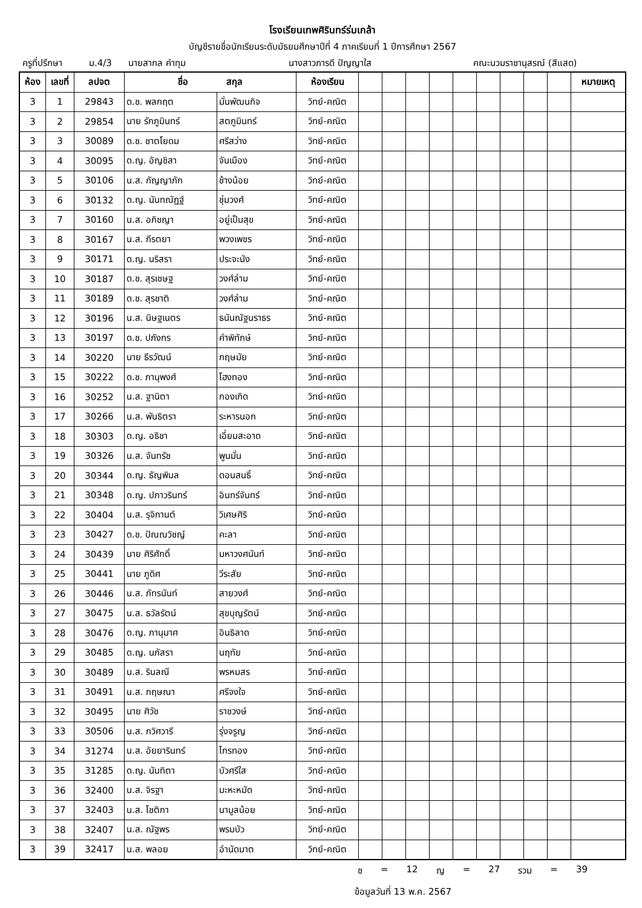โรงเรียนเทพศิรินทร์ร่มเกล้า
บัญชีรายชื่อนักเรียนระดับมัธยมศึกษาปีที่ 4 ภาคเรียนที่ 1 ปีการศึกษา 2567
ครูที่ปรึกษา ม.4/3 นายสากล คำทุม นางสาวภารดี ปัญญาใส คณะนวมราชานุสรณ์ (สีแสด)
| ห้อง | เลขที่ | ลปจต | ชื่อ สกุล | | ห้องเรียน | | | | | | | | | | หมายเหตุ |
| --- | --- | --- | --- | --- | --- | --- | --- | --- | --- | --- | --- | --- | --- | --- | --- |
| 3 | 1 | 29843 | ด.ช. พลกฤต | มั่นพัฒนกิจ | วิทย์-คณิต | | | | | | | | | | |
| 3 | 2 | 29854 | นาย รักภูมินทร์ | สตภูมินทร์ | วิทย์-คณิต | | | | | | | | | | |
| 3 | 3 | 30089 | ด.ช. ชาตโยดม | ศรีสว่าง | วิทย์-คณิต | | | | | | | | | | |
| 3 | 4 | 30095 | ด.ญ. อัญชิสา | จันเมือง | วิทย์-คณิต | | | | | | | | | | |
| 3 | 5 | 30106 | น.ส. กัญญาภัก | ช้างน้อย | วิทย์-คณิต | | | | | | | | | | |
| 3 | 6 | 30132 | ด.ญ. นันทณัฏฐ์ | ชุ่มวงศ์ | วิทย์-คณิต | | | | | | | | | | |
| 3 | 7 | 30160 | น.ส. อภิชญา | อยู่เป็นสุข | วิทย์-คณิต | | | | | | | | | | |
| 3 | 8 | 30167 | น.ส. กีรตยา | พวงเพชร | วิทย์-คณิต | | | | | | | | | | |
| 3 | 9 | 30171 | ด.ญ. นริสรา | ประจะนัง | วิทย์-คณิต | | | | | | | | | | |
| 3 | 10 | 30187 | ด.ช. สุรเชษฐ | วงศ์ล่าม | วิทย์-คณิต | | | | | | | | | | |
| 3 | 11 | 30189 | ด.ช. สุรชาติ | วงศ์ล่าม | วิทย์-คณิต | | | | | | | | | | |
| 3 | 12 | 30196 | น.ส. นิษฐเนตร | ธนันณัฐนราธร | วิทย์-คณิต | | | | | | | | | | |
| 3 | 13 | 30197 | ด.ช. ปภังกร | คำพิทักษ์ | วิทย์-คณิต | | | | | | | | | | |
| 3 | 14 | 30220 | นาย ธีรวัฒน์ | กฤษมัย | วิทย์-คณิต | | | | | | | | | | |
| 3 | 15 | 30222 | ด.ช. ภานุพงศ์ | โฮงทอง | วิทย์-คณิต | | | | | | | | | | |
| 3 | 16 | 30252 | น.ส. ฐานิตา | กองเกิด | วิทย์-คณิต | | | | | | | | | | |
| 3 | 17 | 30266 | น.ส. พันธิตรา | ระหารนอก | วิทย์-คณิต | | | | | | | | | | |
| 3 | 18 | 30303 | ด.ญ. อธิชา | เอี่ยมสะอาด | วิทย์-คณิต | | | | | | | | | | |
| 3 | 19 | 30326 | น.ส. จันทรัช | พูนมั่น | วิทย์-คณิต | | | | | | | | | | |
| 3 | 20 | 30344 | ด.ญ. ธัญพิมล | ดอนสนธิ์ | วิทย์-คณิต | | | | | | | | | | |
| 3 | 21 | 30348 | ด.ญ. ปภาวรินทร์ | อินทร์จันทร์ | วิทย์-คณิต | | | | | | | | | | |
| 3 | 22 | 30404 | น.ส. รุจิกานต์ | วิเศษศิริ | วิทย์-คณิต | | | | | | | | | | |
| 3 | 23 | 30427 | ด.ช. ปัณณวิชญ์ | คะลา | วิทย์-คณิต | | | | | | | | | | |
| 3 | 24 | 30439 | นาย ศิริศักดิ์ | มหาวงศนันท์ | วิทย์-คณิต | | | | | | | | | | |
| 3 | 25 | 30441 | นาย ภูดิศ | วีระสัย | วิทย์-คณิต | | | | | | | | | | |
| 3 | 26 | 30446 | น.ส. ภัทรนันท์ | สายวงศ์ | วิทย์-คณิต | | | | | | | | | | |
| 3 | 27 | 30475 | น.ส. ธวัลรัตน์ | สุขบุญรัตน์ | วิทย์-คณิต | | | | | | | | | | |
| 3 | 28 | 30476 | ด.ญ. ภานุมาศ | อินธิลาด | วิทย์-คณิต | | | | | | | | | | |
| 3 | 29 | 30485 | ด.ญ. นภัสรา | นฤทัย | วิทย์-คณิต | | | | | | | | | | |
| 3 | 30 | 30489 | น.ส. รินลณี | พรหมสร | วิทย์-คณิต | | | | | | | | | | |
| 3 | 31 | 30491 | น.ส. กฤษณา | ศรีจงใจ | วิทย์-คณิต | | | | | | | | | | |
| 3 | 32 | 30495 | นาย ศิวัช | ราชวงษ์ | วิทย์-คณิต | | | | | | | | | | |
| 3 | 33 | 30506 | น.ส. กวิศวารี | รุ่งจรูญ | วิทย์-คณิต | | | | | | | | | | |
| 3 | 34 | 31274 | น.ส. อัยยารินทร์ | ไกรทอง | วิทย์-คณิต | | | | | | | | | | |
| 3 | 35 | 31285 | ด.ญ. นันทิตา | บัวศรีใส | วิทย์-คณิต | | | | | | | | | | |
| 3 | 36 | 32400 | น.ส. จิรฐา | มะหะหมัด | วิทย์-คณิต | | | | | | | | | | |
| 3 | 37 | 32403 | น.ส. โชติกา | นามูลน้อย | วิทย์-คณิต | | | | | | | | | | |
| 3 | 38 | 32407 | น.ส. ณัฐพร | พรมบัว | วิทย์-คณิต | | | | | | | | | | |
| 3 | 39 | 32417 | น.ส. พลอย | อำนัดมาต | วิทย์-คณิต | | | | | | | | | | |
ช = 12 ญ = 27 รวม = 39
ข้อมูลวันที่ 13 พ.ค. 2567